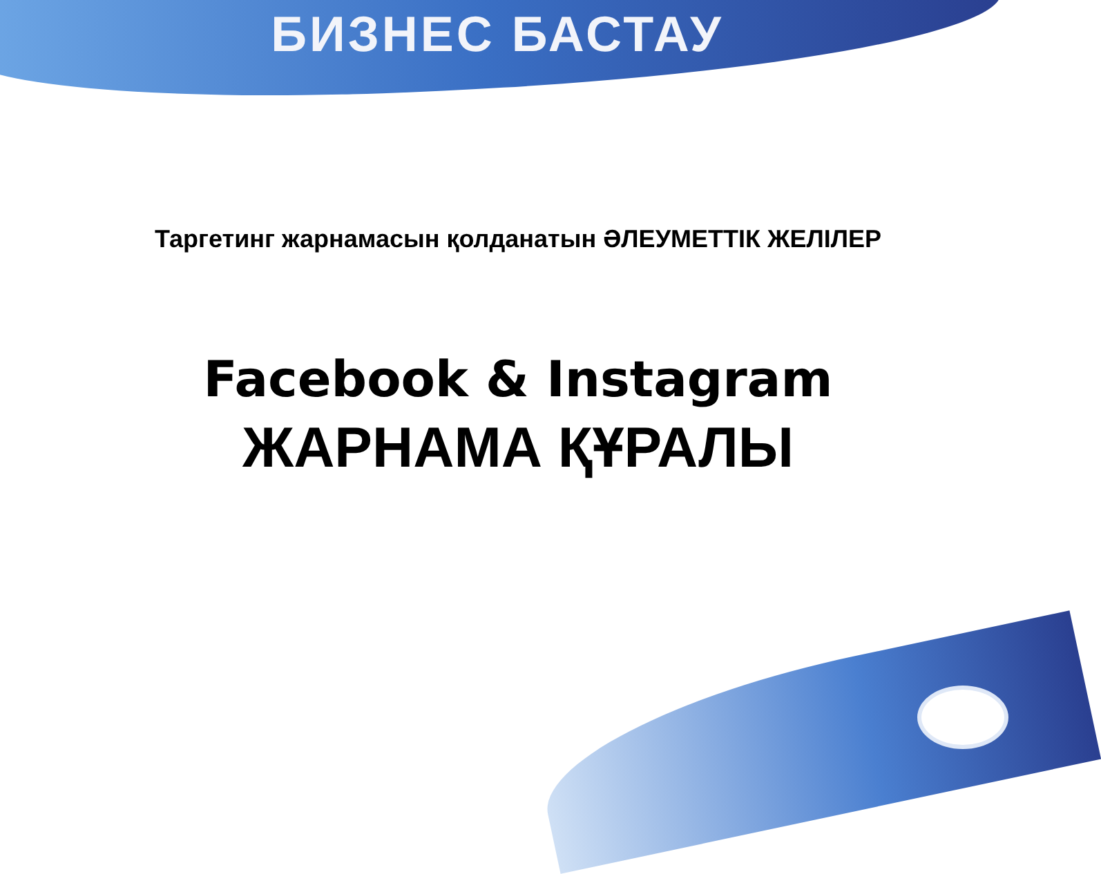БИЗНЕС БАСТАУ
Таргетинг жарнамасын қолданатын ӘЛЕУМЕТТІК ЖЕЛІЛЕР
Facebook & Instagram
ЖАРНАМА ҚҰРАЛЫ